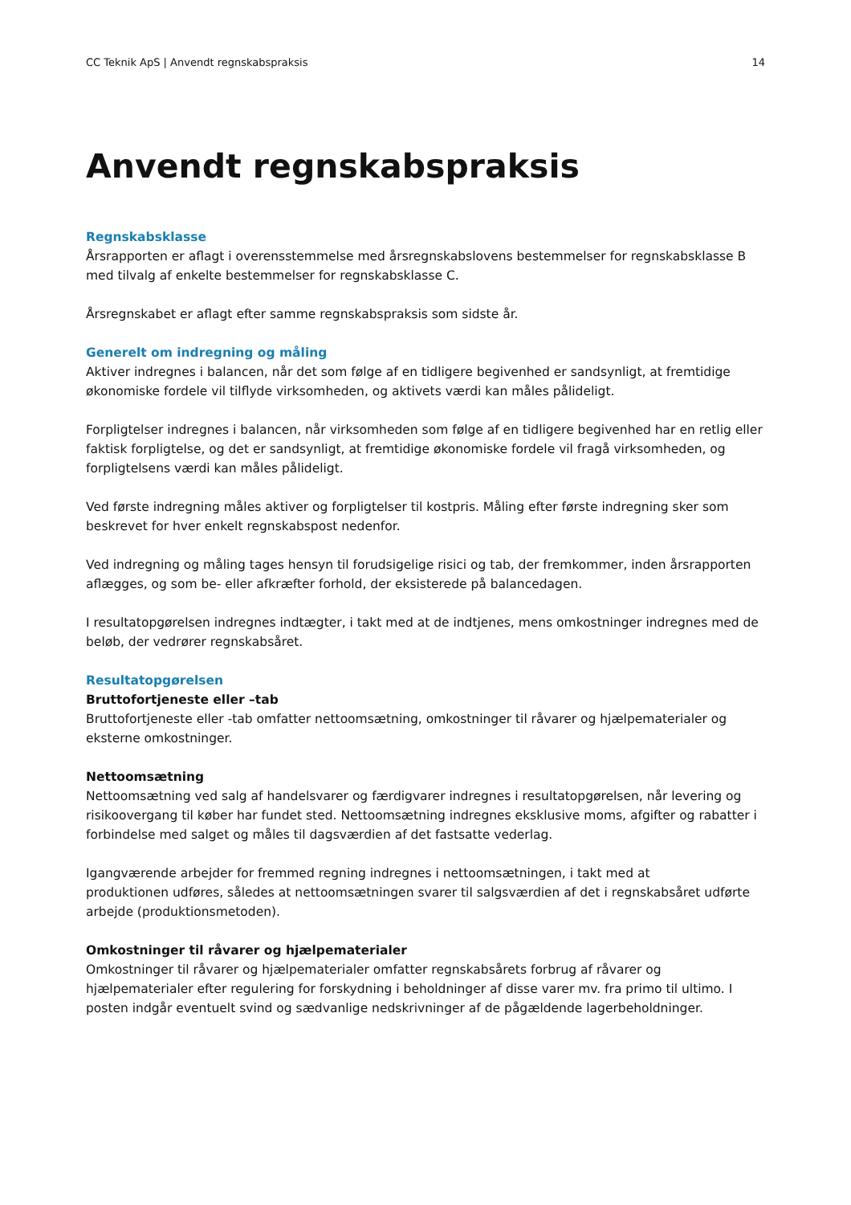CC Teknik ApS | Anvendt regnskabspraksis 14
Anvendt regnskabspraksis
Regnskabsklasse
Årsrapporten er aflagt i overensstemmelse med årsregnskabslovens bestemmelser for regnskabsklasse B med tilvalg af enkelte bestemmelser for regnskabsklasse C.
Årsregnskabet er aflagt efter samme regnskabspraksis som sidste år.
Generelt om indregning og måling
Aktiver indregnes i balancen, når det som følge af en tidligere begivenhed er sandsynligt, at fremtidige økonomiske fordele vil tilflyde virksomheden, og aktivets værdi kan måles pålideligt.
Forpligtelser indregnes i balancen, når virksomheden som følge af en tidligere begivenhed har en retlig eller faktisk forpligtelse, og det er sandsynligt, at fremtidige økonomiske fordele vil fragå virksomheden, og forpligtelsens værdi kan måles pålideligt.
Ved første indregning måles aktiver og forpligtelser til kostpris. Måling efter første indregning sker som beskrevet for hver enkelt regnskabspost nedenfor.
Ved indregning og måling tages hensyn til forudsigelige risici og tab, der fremkommer, inden årsrapporten aflægges, og som be- eller afkræfter forhold, der eksisterede på balancedagen.
I resultatopgørelsen indregnes indtægter, i takt med at de indtjenes, mens omkostninger indregnes med de beløb, der vedrører regnskabsåret.
Resultatopgørelsen
Bruttofortjeneste eller –tab
Bruttofortjeneste eller -tab omfatter nettoomsætning, omkostninger til råvarer og hjælpematerialer og eksterne omkostninger.
Nettoomsætning
Nettoomsætning ved salg af handelsvarer og færdigvarer indregnes i resultatopgørelsen, når levering og risikoovergang til køber har fundet sted. Nettoomsætning indregnes eksklusive moms, afgifter og rabatter i forbindelse med salget og måles til dagsværdien af det fastsatte vederlag.
Igangværende arbejder for fremmed regning indregnes i nettoomsætningen, i takt med at
produktionen udføres, således at nettoomsætningen svarer til salgsværdien af det i regnskabsåret udførte arbejde (produktionsmetoden).
Omkostninger til råvarer og hjælpematerialer
Omkostninger til råvarer og hjælpematerialer omfatter regnskabsårets forbrug af råvarer og hjælpematerialer efter regulering for forskydning i beholdninger af disse varer mv. fra primo til ultimo. I posten indgår eventuelt svind og sædvanlige nedskrivninger af de pågældende lagerbeholdninger.